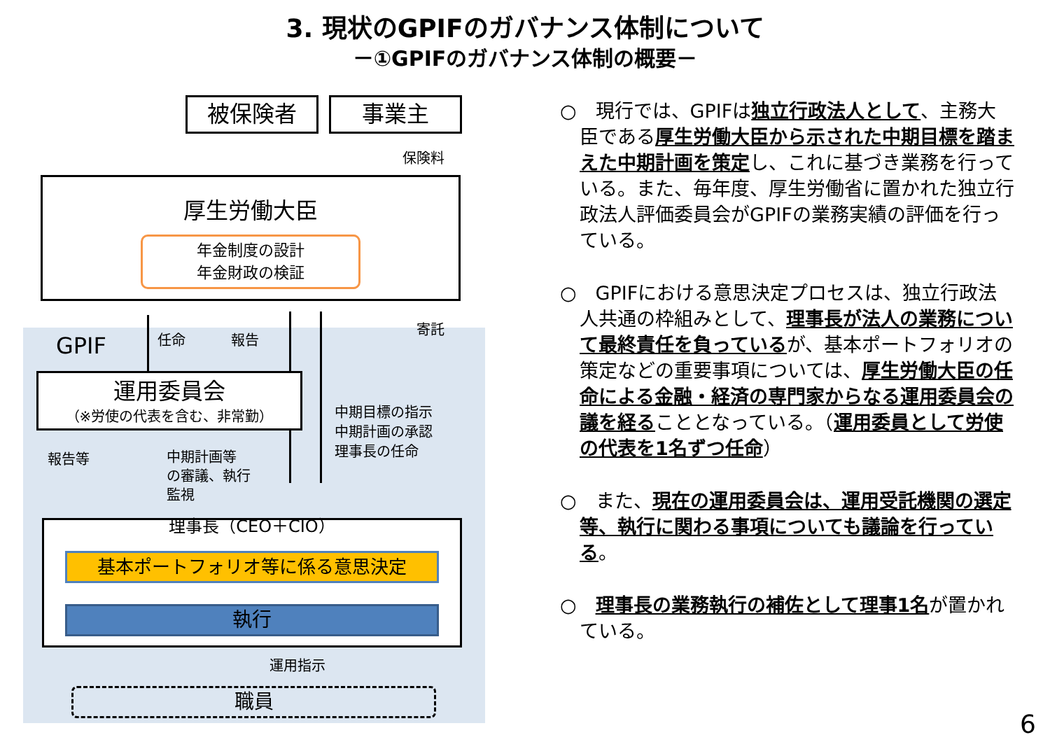3. 現状のGPIFのガバナンス体制について
－①GPIFのガバナンス体制の概要－
被保険者 事業主
保険料
厚生労働大臣
年金制度の設計
年金財政の検証
任命 報告
寄託
GPIF
運用委員会
（※労使の代表を含む、非常勤）
中期目標の指示
中期計画の承認
理事長の任命
報告等
中期計画等
の審議、執行
監視
理事長（CEO＋CIO）
基本ポートフォリオ等に係る意思決定
執行
運用指示
職員
○　現行では、GPIFは独立行政法人として、主務大臣である厚生労働大臣から示された中期目標を踏まえた中期計画を策定し、これに基づき業務を行っている。また、毎年度、厚生労働省に置かれた独立行政法人評価委員会がGPIFの業務実績の評価を行っている。
○　GPIFにおける意思決定プロセスは、独立行政法人共通の枠組みとして、理事長が法人の業務について最終責任を負っているが、基本ポートフォリオの策定などの重要事項については、厚生労働大臣の任命による金融・経済の専門家からなる運用委員会の議を経ることとなっている。（運用委員として労使の代表を1名ずつ任命）
○　また、現在の運用委員会は、運用受託機関の選定等、執行に関わる事項についても議論を行っている。
○　理事長の業務執行の補佐として理事1名が置かれている。
6